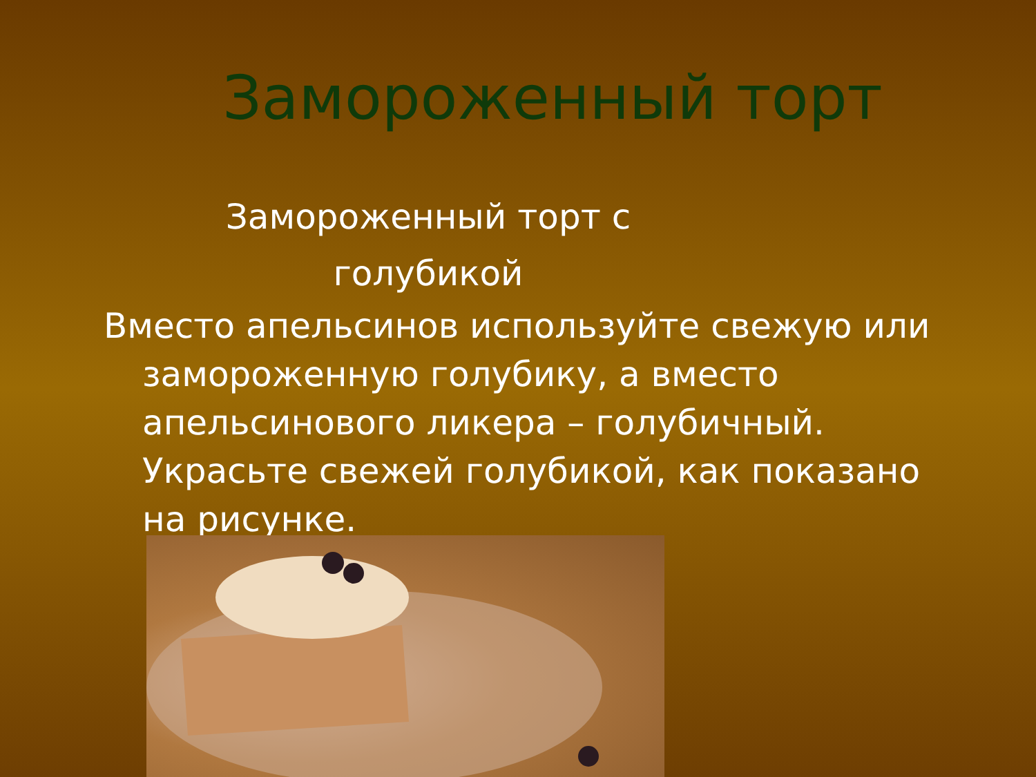Замороженный торт
Замороженный торт с
голубикой
Вместо апельсинов используйте свежую или замороженную голубику, а вместо апельсинового ликера – голубичный. Украсьте свежей голубикой, как показано на рисунке.